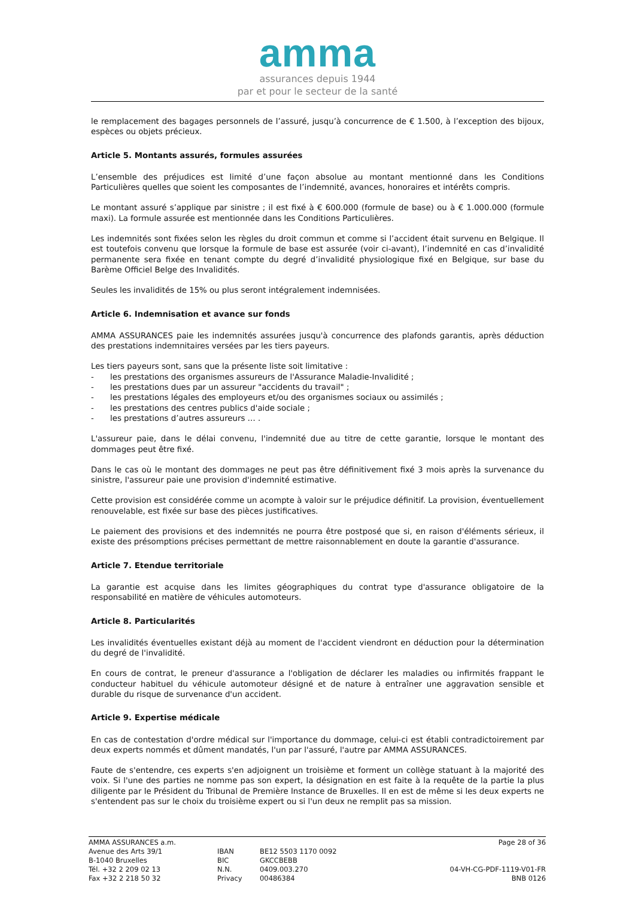amma
assurances depuis 1944
par et pour le secteur de la santé
le remplacement des bagages personnels de l’assuré, jusqu’à concurrence de € 1.500, à l’exception des bijoux, espèces ou objets précieux.
Article 5. Montants assurés, formules assurées
L’ensemble des préjudices est limité d’une façon absolue au montant mentionné dans les Conditions Particulières quelles que soient les composantes de l’indemnité, avances, honoraires et intérêts compris.
Le montant assuré s’applique par sinistre ; il est fixé à € 600.000 (formule de base) ou à € 1.000.000 (formule maxi). La formule assurée est mentionnée dans les Conditions Particulières.
Les indemnités sont fixées selon les règles du droit commun et comme si l’accident était survenu en Belgique. Il est toutefois convenu que lorsque la formule de base est assurée (voir ci-avant), l’indemnité en cas d’invalidité permanente sera fixée en tenant compte du degré d’invalidité physiologique fixé en Belgique, sur base du Barème Officiel Belge des Invalidités.
Seules les invalidités de 15% ou plus seront intégralement indemnisées.
Article 6. Indemnisation et avance sur fonds
AMMA ASSURANCES paie les indemnités assurées jusqu'à concurrence des plafonds garantis, après déduction des prestations indemnitaires versées par les tiers payeurs.
Les tiers payeurs sont, sans que la présente liste soit limitative :
- les prestations des organismes assureurs de l'Assurance Maladie-Invalidité ;
- les prestations dues par un assureur "accidents du travail" ;
- les prestations légales des employeurs et/ou des organismes sociaux ou assimilés ;
- les prestations des centres publics d'aide sociale ;
- les prestations d’autres assureurs … .
L'assureur paie, dans le délai convenu, l'indemnité due au titre de cette garantie, lorsque le montant des dommages peut être fixé.
Dans le cas où le montant des dommages ne peut pas être définitivement fixé 3 mois après la survenance du sinistre, l'assureur paie une provision d'indemnité estimative.
Cette provision est considérée comme un acompte à valoir sur le préjudice définitif. La provision, éventuellement renouvelable, est fixée sur base des pièces justificatives.
Le paiement des provisions et des indemnités ne pourra être postposé que si, en raison d'éléments sérieux, il existe des présomptions précises permettant de mettre raisonnablement en doute la garantie d'assurance.
Article 7. Etendue territoriale
La garantie est acquise dans les limites géographiques du contrat type d'assurance obligatoire de la responsabilité en matière de véhicules automoteurs.
Article 8. Particularités
Les invalidités éventuelles existant déjà au moment de l'accident viendront en déduction pour la détermination du degré de l'invalidité.
En cours de contrat, le preneur d'assurance a l'obligation de déclarer les maladies ou infirmités frappant le conducteur habituel du véhicule automoteur désigné et de nature à entraîner une aggravation sensible et durable du risque de survenance d'un accident.
Article 9. Expertise médicale
En cas de contestation d'ordre médical sur l'importance du dommage, celui-ci est établi contradictoirement par deux experts nommés et dûment mandatés, l'un par l'assuré, l'autre par AMMA ASSURANCES.
Faute de s'entendre, ces experts s'en adjoignent un troisième et forment un collège statuant à la majorité des voix. Si l'une des parties ne nomme pas son expert, la désignation en est faite à la requête de la partie la plus diligente par le Président du Tribunal de Première Instance de Bruxelles. Il en est de même si les deux experts ne s'entendent pas sur le choix du troisième expert ou si l'un deux ne remplit pas sa mission.
AMMA ASSURANCES a.m.
Avenue des Arts 39/1
B-1040 Bruxelles
Tél. +32 2 209 02 13
Fax +32 2 218 50 32
IBAN
BIC
N.N.
Privacy
BE12 5503 1170 0092
GKCCBEBB
0409.003.270
00486384
Page 28 of 36
04-VH-CG-PDF-1119-V01-FR
BNB 0126